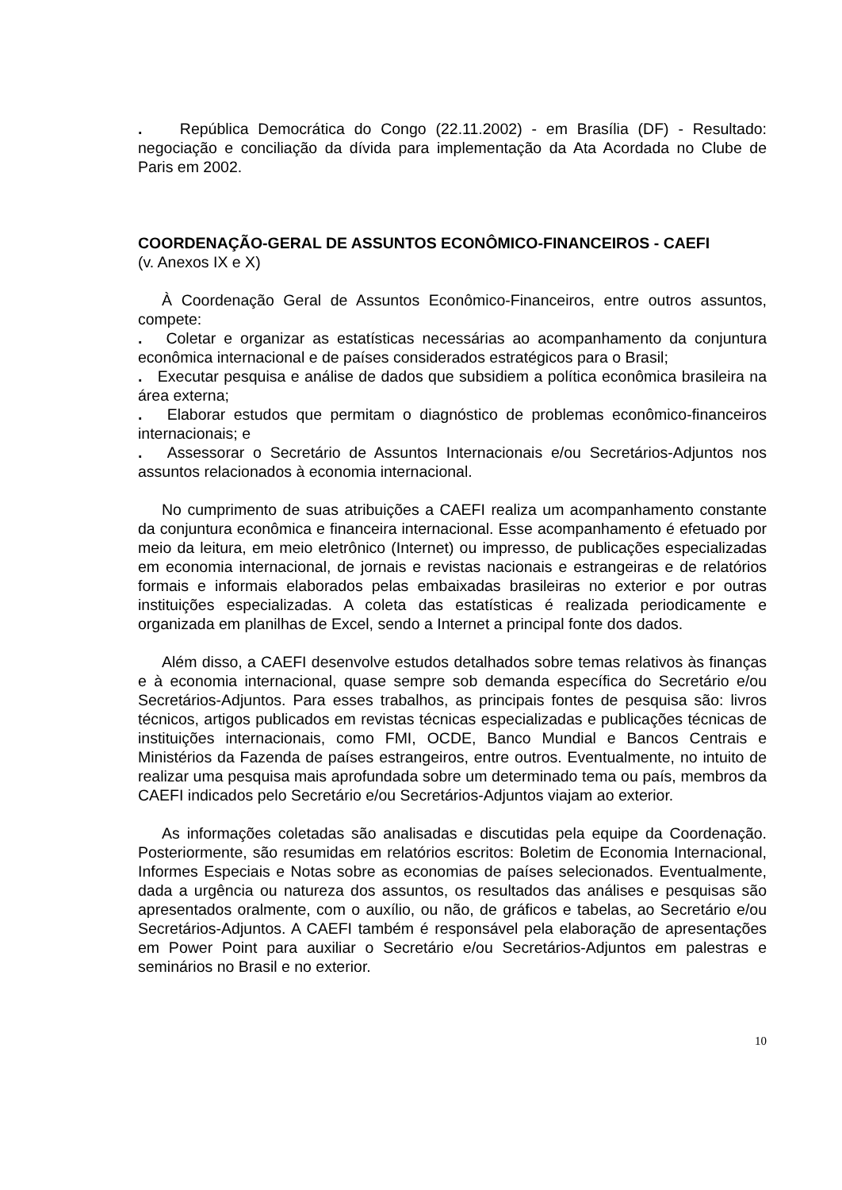. República Democrática do Congo (22.11.2002) - em Brasília (DF) - Resultado: negociação e conciliação da dívida para implementação da Ata Acordada no Clube de Paris em 2002.
COORDENAÇÃO-GERAL DE ASSUNTOS ECONÔMICO-FINANCEIROS - CAEFI
(v. Anexos IX e X)
À Coordenação Geral de Assuntos Econômico-Financeiros, entre outros assuntos, compete:
. Coletar e organizar as estatísticas necessárias ao acompanhamento da conjuntura econômica internacional e de países considerados estratégicos para o Brasil;
. Executar pesquisa e análise de dados que subsidiem a política econômica brasileira na área externa;
. Elaborar estudos que permitam o diagnóstico de problemas econômico-financeiros internacionais; e
. Assessorar o Secretário de Assuntos Internacionais e/ou Secretários-Adjuntos nos assuntos relacionados à economia internacional.
No cumprimento de suas atribuições a CAEFI realiza um acompanhamento constante da conjuntura econômica e financeira internacional. Esse acompanhamento é efetuado por meio da leitura, em meio eletrônico (Internet) ou impresso, de publicações especializadas em economia internacional, de jornais e revistas nacionais e estrangeiras e de relatórios formais e informais elaborados pelas embaixadas brasileiras no exterior e por outras instituições especializadas. A coleta das estatísticas é realizada periodicamente e organizada em planilhas de Excel, sendo a Internet a principal fonte dos dados.
Além disso, a CAEFI desenvolve estudos detalhados sobre temas relativos às finanças e à economia internacional, quase sempre sob demanda específica do Secretário e/ou Secretários-Adjuntos. Para esses trabalhos, as principais fontes de pesquisa são: livros técnicos, artigos publicados em revistas técnicas especializadas e publicações técnicas de instituições internacionais, como FMI, OCDE, Banco Mundial e Bancos Centrais e Ministérios da Fazenda de países estrangeiros, entre outros. Eventualmente, no intuito de realizar uma pesquisa mais aprofundada sobre um determinado tema ou país, membros da CAEFI indicados pelo Secretário e/ou Secretários-Adjuntos viajam ao exterior.
As informações coletadas são analisadas e discutidas pela equipe da Coordenação. Posteriormente, são resumidas em relatórios escritos: Boletim de Economia Internacional, Informes Especiais e Notas sobre as economias de países selecionados. Eventualmente, dada a urgência ou natureza dos assuntos, os resultados das análises e pesquisas são apresentados oralmente, com o auxílio, ou não, de gráficos e tabelas, ao Secretário e/ou Secretários-Adjuntos. A CAEFI também é responsável pela elaboração de apresentações em Power Point para auxiliar o Secretário e/ou Secretários-Adjuntos em palestras e seminários no Brasil e no exterior.
10